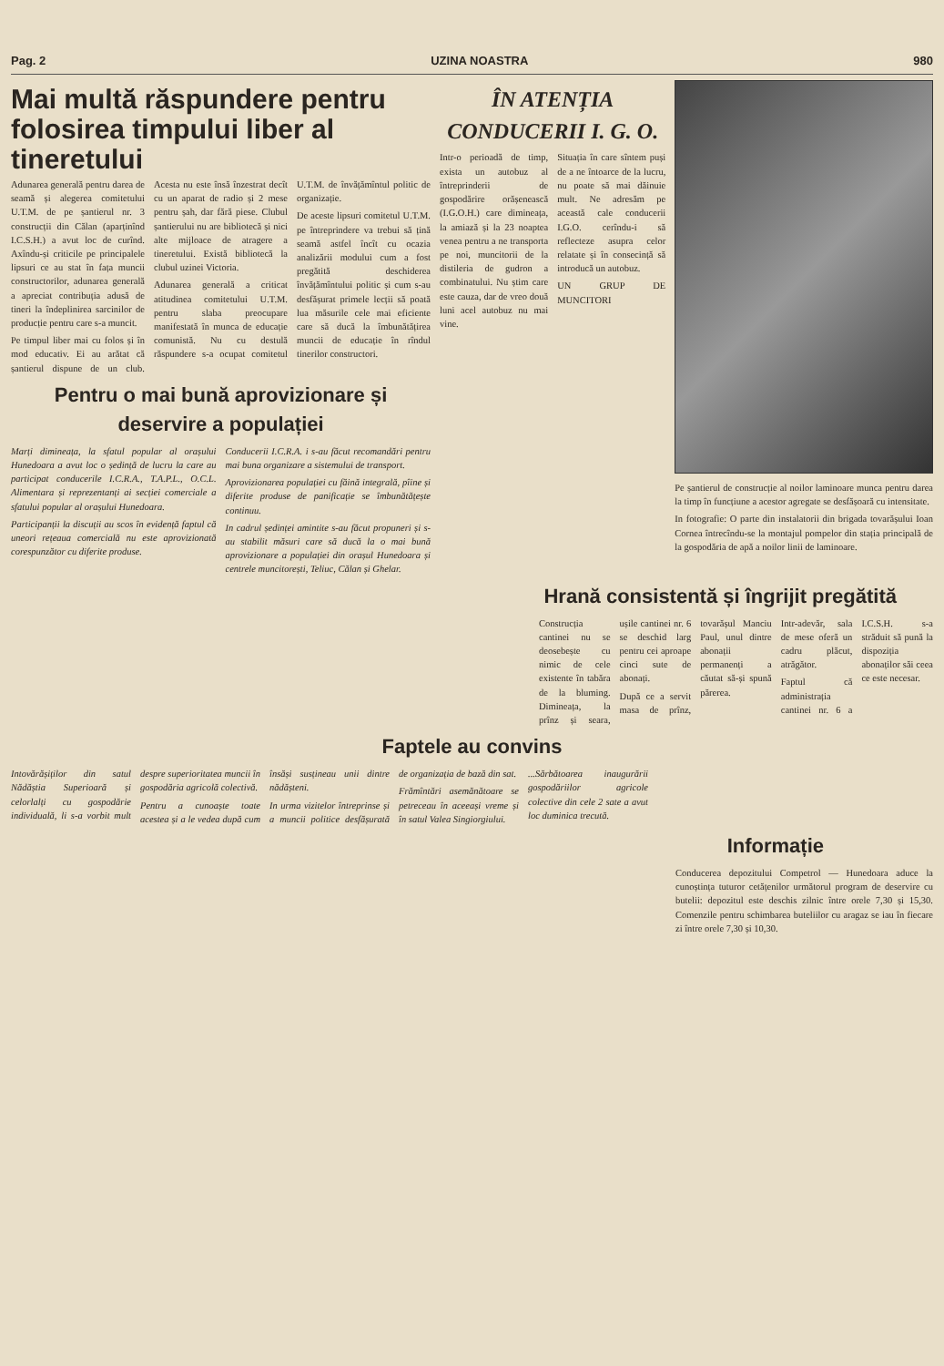Pag. 2 UZINA NOASTRA 980
Mai multă răspundere pentru folosirea timpului liber al tineretului
Adunarea generală pentru darea de seamă și alegerea comitetului U.T.M. de pe șantierul nr. 3 construcții din Călan (aparținînd I.C.S.H.) a avut loc de curînd. Axîndu-și criticile pe principalele lipsuri ce au stat în fața muncii constructorilor, adunarea generală a apreciat contribuția adusă de tineri la îndeplinirea sarcinilor de producție pentru care s-a muncit.
Pe timpul liber mai cu folos și în mod educativ. Ei au arătat că șantierul dispune de un club. Acesta nu este însă înzestrat decît cu un aparat de radio și 2 mese pentru șah, dar fără piese. Clubul șantierului nu are bibliotecă și nici alte mijloace de atragere a tineretului. Există bibliotecă la clubul uzinei Victoria.
Adunarea generală a criticat atitudinea comitetului U.T.M. pentru slaba preocupare manifestată în munca de educație comunistă. Nu cu destulă răspundere s-a ocupat comitetul U.T.M. de învățămîntul politic de organizație.
De aceste lipsuri comitetul U.T.M. pe întreprindere va trebui să țină seamă astfel încît cu ocazia analizării modului cum a fost pregătită deschiderea învățămîntului politic și cum s-au desfășurat primele lecții să poată lua măsurile cele mai eficiente care să ducă la îmbunătățirea muncii de educație în rîndul tinerilor constructori.
Pentru o mai bună aprovizionare și deservire a populației
Marți dimineața, la sfatul popular al orașului Hunedoara a avut loc o ședință de lucru la care au participat conducerile I.C.R.A., T.A.P.L., O.C.L. Alimentara și reprezentanți ai secției comerciale a sfatului popular al orașului Hunedoara.
Participanții la discuții au scos în evidență faptul că uneori rețeaua comercială nu este aprovizionată corespunzător cu diferite produse.
Conducerii I.C.R.A. i s-au făcut recomandări pentru mai buna organizare a sistemului de transport.
Aprovizionarea populației cu făină integrală, pîine și diferite produse de panificație se îmbunătățește continuu.
In cadrul ședinței amintite s-au făcut propuneri și s-au stabilit măsuri care să ducă la o mai bună aprovizionare a populației din orașul Hunedoara și centrele muncitorești, Teliuc, Călan și Ghelar.
ÎN ATENȚIA CONDUCERII I. G. O.
Intr-o perioadă de timp, exista un autobuz al întreprinderii de gospodărire orășenească (I.G.O.H.) care dimineața, la amiază și la 23 noaptea venea pentru a ne transporta pe noi, muncitorii de la distileria de gudron a combinatului. Nu știm care este cauza, dar de vreo două luni acel autobuz nu mai vine.
Situația în care sîntem puși de a ne întoarce de la lucru, nu poate să mai dăinuie mult. Ne adresăm pe această cale conducerii I.G.O. cerîndu-i să reflecteze asupra celor relatate și în consecință să introducă un autobuz.
UN GRUP DE MUNCITORI
Pe șantierul de construcție al noilor laminoare munca pentru darea la timp în funcțiune a acestor agregate se desfășoară cu intensitate.
In fotografie: O parte din instalatorii din brigada tovarășului Ioan Cornea întrecîndu-se la montajul pompelor din stația principală de la gospodăria de apă a noilor linii de laminoare.
Hrană consistentă și îngrijit pregătită
Construcția cantinei nu se deosebește cu nimic de cele existente în tabăra de la bluming. Dimineața, la prînz și seara, ușile cantinei nr. 6 se deschid larg pentru cei aproape cinci sute de abonați.
După ce a servit masa de prînz, tovarășul Manciu Paul, unul dintre abonații permanenți a căutat să-și spună părerea.
Intr-adevăr, sala de mese oferă un cadru plăcut, atrăgător.
Faptul că administrația cantinei nr. 6 a I.C.S.H. s-a străduit să pună la dispoziția abonaților săi ceea ce este necesar.
Faptele au convins
Intovărășiților din satul Nădăștia Superioară și celorlalți cu gospodărie individuală, li s-a vorbit mult despre superioritatea muncii în gospodăria agricolă colectivă.
Pentru a cunoaște toate acestea și a le vedea după cum însăși susțineau unii dintre nădășteni.
In urma vizitelor întreprinse și a muncii politice desfășurată de organizația de bază din sat.
Frămîntări asemănătoare se petreceau în aceeași vreme și în satul Valea Singiorgiului.
...Sărbătoarea inaugurării gospodăriilor agricole colective din cele 2 sate a avut loc duminica trecută.
Informație
Conducerea depozitului Competrol — Hunedoara aduce la cunoștința tuturor cetățenilor următorul program de deservire cu butelii: depozitul este deschis zilnic între orele 7,30 și 15,30. Comenzile pentru schimbarea buteliilor cu aragaz se iau în fiecare zi între orele 7,30 și 10,30.